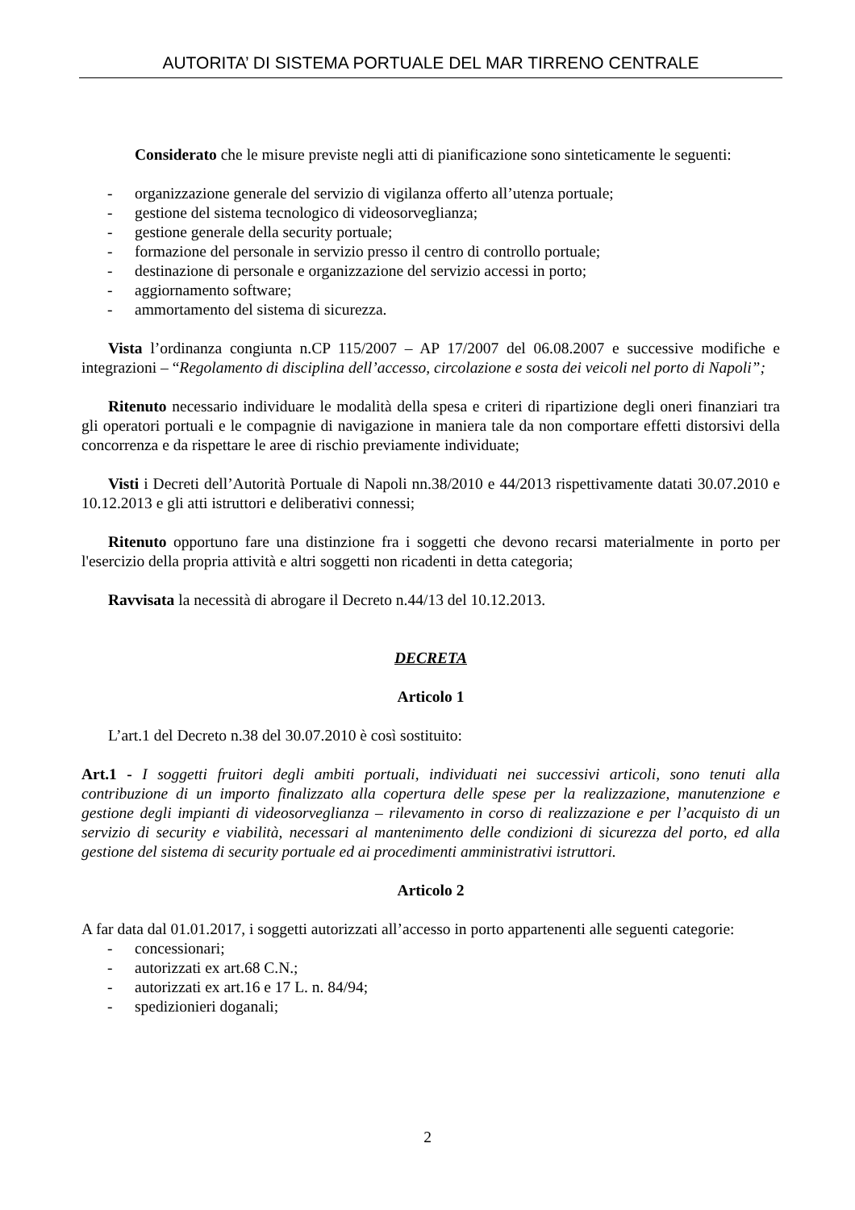AUTORITA’ DI SISTEMA PORTUALE DEL MAR TIRRENO CENTRALE
Considerato che le misure previste negli atti di pianificazione sono sinteticamente le seguenti:
- organizzazione generale del servizio di vigilanza offerto all’utenza portuale;
- gestione del sistema tecnologico di videosorveglianza;
- gestione generale della security portuale;
- formazione del personale in servizio presso il centro di controllo portuale;
- destinazione di personale e organizzazione del servizio accessi in porto;
- aggiornamento software;
- ammortamento del sistema di sicurezza.
Vista l’ordinanza congiunta n.CP 115/2007 – AP 17/2007 del 06.08.2007 e successive modifiche e integrazioni – “Regolamento di disciplina dell’accesso, circolazione e sosta dei veicoli nel porto di Napoli”;
Ritenuto necessario individuare le modalità della spesa e criteri di ripartizione degli oneri finanziari tra gli operatori portuali e le compagnie di navigazione in maniera tale da non comportare effetti distorsivi della concorrenza e da rispettare le aree di rischio previamente individuate;
Visti i Decreti dell’Autorità Portuale di Napoli nn.38/2010 e 44/2013 rispettivamente datati 30.07.2010 e 10.12.2013 e gli atti istruttori e deliberativi connessi;
Ritenuto opportuno fare una distinzione fra i soggetti che devono recarsi materialmente in porto per l'esercizio della propria attività e altri soggetti non ricadenti in detta categoria;
Ravvisata la necessità di abrogare il Decreto n.44/13 del 10.12.2013.
DECRETA
Articolo 1
L’art.1 del Decreto n.38 del 30.07.2010 è così sostituito:
Art.1 - I soggetti fruitori degli ambiti portuali, individuati nei successivi articoli, sono tenuti alla contribuzione di un importo finalizzato alla copertura delle spese per la realizzazione, manutenzione e gestione degli impianti di videosorveglianza – rilevamento in corso di realizzazione e per l’acquisto di un servizio di security e viabilità, necessari al mantenimento delle condizioni di sicurezza del porto, ed alla gestione del sistema di security portuale ed ai procedimenti amministrativi istruttori.
Articolo 2
A far data dal 01.01.2017, i soggetti autorizzati all’accesso in porto appartenenti alle seguenti categorie:
- concessionari;
- autorizzati ex art.68 C.N.;
- autorizzati ex art.16 e 17 L. n. 84/94;
- spedizionieri doganali;
2